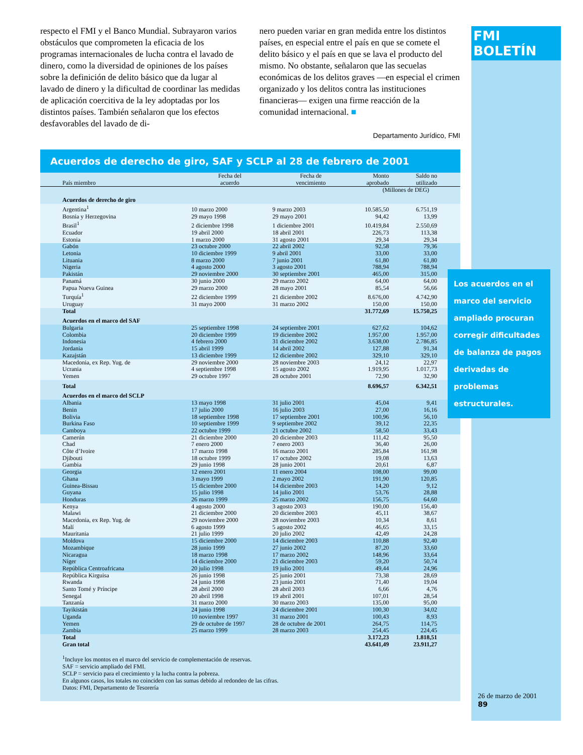FMI BOLETÍN
respecto el FMI y el Banco Mundial. Subrayaron varios obstáculos que comprometen la eficacia de los programas internacionales de lucha contra el lavado de dinero, como la diversidad de opiniones de los países sobre la definición de delito básico que da lugar al lavado de dinero y la dificultad de coordinar las medidas de aplicación coercitiva de la ley adoptadas por los distintos países. También señalaron que los efectos desfavorables del lavado de di-
nero pueden variar en gran medida entre los distintos países, en especial entre el país en que se comete el delito básico y el país en que se lava el producto del mismo. No obstante, señalaron que las secuelas económicas de los delitos graves —en especial el crimen organizado y los delitos contra las instituciones financieras— exigen una firme reacción de la comunidad internacional. ■
Departamento Jurídico, FMI
Acuerdos de derecho de giro, SAF y SCLP al 28 de febrero de 2001
| País miembro | Fecha del acuerdo | Fecha de vencimiento | Monto aprobado | Saldo no utilizado |
| --- | --- | --- | --- | --- |
| | | | (Millones de DEG) | |
| Acuerdos de derecho de giro | | | | |
| Argentina<sup>1</sup> | 10 marzo 2000 | 9 marzo 2003 | 10.585,50 | 6.751,19 |
| Bosnia y Herzegovina | 29 mayo 1998 | 29 mayo 2001 | 94,42 | 13,99 |
| Brasil<sup>1</sup> | 2 diciembre 1998 | 1 diciembre 2001 | 10.419,84 | 2.550,69 |
| Ecuador | 19 abril 2000 | 18 abril 2001 | 226,73 | 113,38 |
| Estonia | 1 marzo 2000 | 31 agosto 2001 | 29,34 | 29,34 |
| Gabón | 23 octubre 2000 | 22 abril 2002 | 92,58 | 79,36 |
| Letonia | 10 diciembre 1999 | 9 abril 2001 | 33,00 | 33,00 |
| Lituania | 8 marzo 2000 | 7 junio 2001 | 61,80 | 61,80 |
| Nigeria | 4 agosto 2000 | 3 agosto 2001 | 788,94 | 788,94 |
| Pakistán | 29 noviembre 2000 | 30 septiembre 2001 | 465,00 | 315,00 |
| Panamá | 30 junio 2000 | 29 marzo 2002 | 64,00 | 64,00 |
| Papua Nueva Guinea | 29 marzo 2000 | 28 mayo 2001 | 85,54 | 56,66 |
| Turquía<sup>1</sup> | 22 diciembre 1999 | 21 diciembre 2002 | 8.676,00 | 4.742,90 |
| Uruguay | 31 mayo 2000 | 31 marzo 2002 | 150,00 | 150,00 |
| Total | | | 31.772,69 | 15.750,25 |
| Acuerdos en el marco del SAF | | | | |
| Bulgaria | 25 septiembre 1998 | 24 septiembre 2001 | 627,62 | 104,62 |
| Colombia | 20 diciembre 1999 | 19 diciembre 2002 | 1.957,00 | 1.957,00 |
| Indonesia | 4 febrero 2000 | 31 diciembre 2002 | 3.638,00 | 2.786,85 |
| Jordania | 15 abril 1999 | 14 abril 2002 | 127,88 | 91,34 |
| Kazajstán | 13 diciembre 1999 | 12 diciembre 2002 | 329,10 | 329,10 |
| Macedonia, ex Rep. Yug. de | 29 noviembre 2000 | 28 noviembre 2003 | 24,12 | 22,97 |
| Ucrania | 4 septiembre 1998 | 15 agosto 2002 | 1.919,95 | 1.017,73 |
| Yemen | 29 octubre 1997 | 28 octubre 2001 | 72,90 | 32,90 |
| Total | | | 8.696,57 | 6.342,51 |
| Acuerdos en el marco del SCLP | | | | |
| Albania | 13 mayo 1998 | 31 julio 2001 | 45,04 | 9,41 |
| Benin | 17 julio 2000 | 16 julio 2003 | 27,00 | 16,16 |
| Bolivia | 18 septiembre 1998 | 17 septiembre 2001 | 100,96 | 56,10 |
| Burkina Faso | 10 septiembre 1999 | 9 septiembre 2002 | 39,12 | 22,35 |
| Camboya | 22 octubre 1999 | 21 octubre 2002 | 58,50 | 33,43 |
| Camerún | 21 diciembre 2000 | 20 diciembre 2003 | 111,42 | 95,50 |
| Chad | 7 enero 2000 | 7 enero 2003 | 36,40 | 26,00 |
| Côte d’Ivoire | 17 marzo 1998 | 16 marzo 2001 | 285,84 | 161,98 |
| Djibouti | 18 octubre 1999 | 17 octubre 2002 | 19,08 | 13,63 |
| Gambia | 29 junio 1998 | 28 junio 2001 | 20,61 | 6,87 |
| Georgia | 12 enero 2001 | 11 enero 2004 | 108,00 | 99,00 |
| Ghana | 3 mayo 1999 | 2 mayo 2002 | 191,90 | 120,85 |
| Guinea-Bissau | 15 diciembre 2000 | 14 diciembre 2003 | 14,20 | 9,12 |
| Guyana | 15 julio 1998 | 14 julio 2001 | 53,76 | 28,88 |
| Honduras | 26 marzo 1999 | 25 marzo 2002 | 156,75 | 64,60 |
| Kenya | 4 agosto 2000 | 3 agosto 2003 | 190,00 | 156,40 |
| Malawi | 21 diciembre 2000 | 20 diciembre 2003 | 45,11 | 38,67 |
| Macedonia, ex Rep. Yug. de | 29 noviembre 2000 | 28 noviembre 2003 | 10,34 | 8,61 |
| Malí | 6 agosto 1999 | 5 agosto 2002 | 46,65 | 33,15 |
| Mauritania | 21 julio 1999 | 20 julio 2002 | 42,49 | 24,28 |
| Moldova | 15 diciembre 2000 | 14 diciembre 2003 | 110,88 | 92,40 |
| Mozambique | 28 junio 1999 | 27 junio 2002 | 87,20 | 33,60 |
| Nicaragua | 18 marzo 1998 | 17 marzo 2002 | 148,96 | 33,64 |
| Níger | 14 diciembre 2000 | 21 diciembre 2003 | 59,20 | 50,74 |
| República Centroafricana | 20 julio 1998 | 19 julio 2001 | 49,44 | 24,96 |
| República Kirguisa | 26 junio 1998 | 25 junio 2001 | 73,38 | 28,69 |
| Rwanda | 24 junio 1998 | 23 junio 2001 | 71,40 | 19,04 |
| Santo Tomé y Príncipe | 28 abril 2000 | 28 abril 2003 | 6,66 | 4,76 |
| Senegal | 20 abril 1998 | 19 abril 2001 | 107,01 | 28,54 |
| Tanzanía | 31 marzo 2000 | 30 marzo 2003 | 135,00 | 95,00 |
| Tayikistán | 24 junio 1998 | 24 diciembre 2001 | 100,30 | 34,02 |
| Uganda | 10 noviembre 1997 | 31 marzo 2001 | 100,43 | 8,93 |
| Yemen | 29 de octubre de 1997 | 28 de octubre de 2001 | 264,75 | 114,75 |
| Zambia | 25 marzo 1999 | 28 marzo 2003 | 254,45 | 224,45 |
| Total | | | 3.172,23 | 1.818,51 |
| Gran total | | | 43.641,49 | 23.911,27 |
<sup>1</sup> Incluye los montos en el marco del servicio de complementación de reservas.
SAF = servicio ampliado del FMI.
SCLP = servicio para el crecimiento y la lucha contra la pobreza.
En algunos casos, los totales no coinciden con las sumas debido al redondeo de las cifras.
Datos: FMI, Departamento de Tesorería
Los acuerdos en el marco del servicio ampliado procuran corregir dificultades de balanza de pagos derivadas de problemas estructurales.
26 de marzo de 2001
89